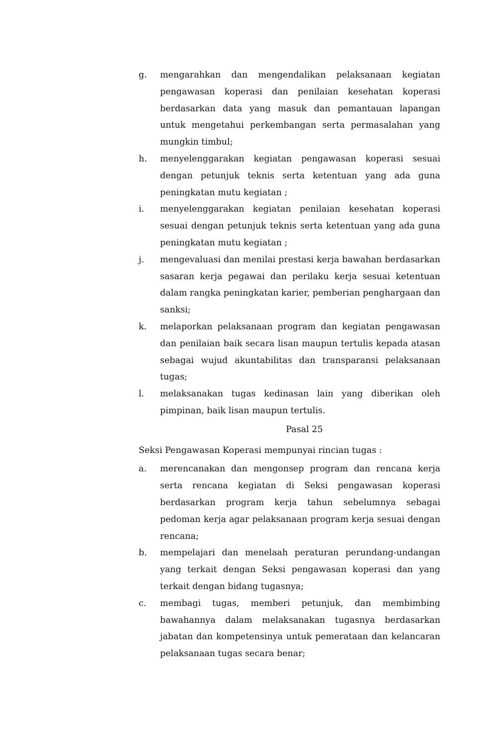g. mengarahkan dan mengendalikan pelaksanaan kegiatan pengawasan koperasi dan penilaian kesehatan koperasi berdasarkan data yang masuk dan pemantauan lapangan untuk mengetahui perkembangan serta permasalahan yang mungkin timbul;
h. menyelenggarakan kegiatan pengawasan koperasi sesuai dengan petunjuk teknis serta ketentuan yang ada guna peningkatan mutu kegiatan ;
i. menyelenggarakan kegiatan penilaian kesehatan koperasi sesuai dengan petunjuk teknis serta ketentuan yang ada guna peningkatan mutu kegiatan ;
j. mengevaluasi dan menilai prestasi kerja bawahan berdasarkan sasaran kerja pegawai dan perilaku kerja sesuai ketentuan dalam rangka peningkatan karier, pemberian penghargaan dan sanksi;
k. melaporkan pelaksanaan program dan kegiatan pengawasan dan penilaian baik secara lisan maupun tertulis kepada atasan sebagai wujud akuntabilitas dan transparansi pelaksanaan tugas;
l. melaksanakan tugas kedinasan lain yang diberikan oleh pimpinan, baik lisan maupun tertulis.
Pasal 25
Seksi Pengawasan Koperasi mempunyai rincian tugas :
a. merencanakan dan mengonsep program dan rencana kerja serta rencana kegiatan di Seksi pengawasan koperasi berdasarkan program kerja tahun sebelumnya sebagai pedoman kerja agar pelaksanaan program kerja sesuai dengan rencana;
b. mempelajari dan menelaah peraturan perundang-undangan yang terkait dengan Seksi pengawasan koperasi dan yang terkait dengan bidang tugasnya;
c. membagi tugas, memberi petunjuk, dan membimbing bawahannya dalam melaksanakan tugasnya berdasarkan jabatan dan kompetensinya untuk pemerataan dan kelancaran pelaksanaan tugas secara benar;